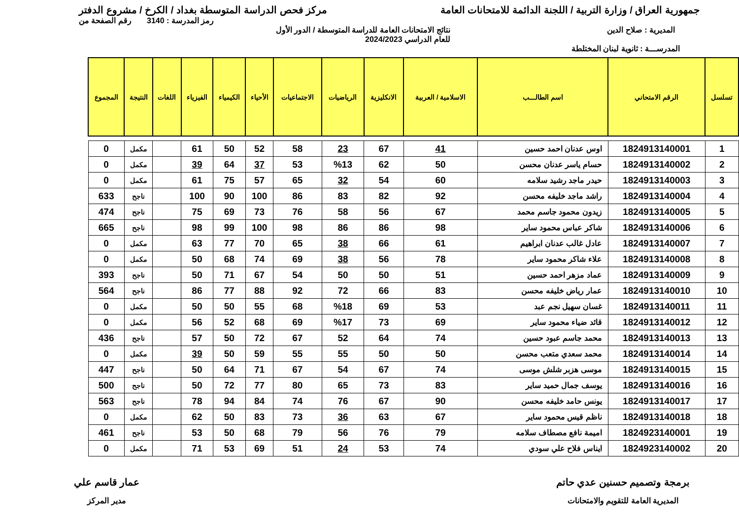جمهورية العراق / وزارة التربية / اللجنة الدائمة للامتحانات العامة مركز فحص الدراسة المتوسطة بغداد / الكرخ / مشروع الدفتر
رمز المدرسة : 3140 رقم الصفحة من
المديرية : صلاح الدين نتائج الامتحانات العامة للدراسة المتوسطة / الدور الأول
للعام الدراسي 2024/2023
المدرســـة : ثانوية لبنان المختلطة
| تسلسل | الرقم الامتحاني | اسم الطالـــب | الاسلامية / العربية | الانكليزية | الرياضيات | الاجتماعيات | الأحياء | الكيمياء | الفيزياء | اللغات | النتيجة | المجموع |
| --- | --- | --- | --- | --- | --- | --- | --- | --- | --- | --- | --- | --- |
| 1 | 1824913140001 | اوس عدنان احمد حسين | 41 | 67 | 23 | 58 | 52 | 50 | 61 | | مكمل | 0 |
| 2 | 1824913140002 | حسام ياسر عدنان محسن | 50 | 62 | %13 | 53 | 37 | 64 | 39 | | مكمل | 0 |
| 3 | 1824913140003 | حيدر ماجد رشيد سلامه | 60 | 54 | 32 | 65 | 57 | 75 | 61 | | مكمل | 0 |
| 4 | 1824913140004 | راشد ماجد خليفه محسن | 92 | 82 | 83 | 86 | 100 | 90 | 100 | | ناجح | 633 |
| 5 | 1824913140005 | زيدون محمود جاسم محمد | 67 | 56 | 58 | 76 | 73 | 69 | 75 | | ناجح | 474 |
| 6 | 1824913140006 | شاكر عباس محمود ساير | 98 | 86 | 86 | 98 | 100 | 99 | 98 | | ناجح | 665 |
| 7 | 1824913140007 | عادل غالب عدنان ابراهيم | 61 | 66 | 38 | 65 | 70 | 77 | 63 | | مكمل | 0 |
| 8 | 1824913140008 | علاء شاكر محمود ساير | 78 | 56 | 38 | 69 | 74 | 68 | 50 | | مكمل | 0 |
| 9 | 1824913140009 | عماد مزهر احمد حسين | 51 | 50 | 50 | 54 | 67 | 71 | 50 | | ناجح | 393 |
| 10 | 1824913140010 | عمار رياض خليفه محسن | 83 | 66 | 72 | 92 | 88 | 77 | 86 | | ناجح | 564 |
| 11 | 1824913140011 | غسان سهيل نجم عبد | 53 | 69 | %18 | 68 | 55 | 50 | 50 | | مكمل | 0 |
| 12 | 1824913140012 | قائد ضياء محمود ساير | 69 | 73 | %17 | 69 | 68 | 52 | 56 | | مكمل | 0 |
| 13 | 1824913140013 | محمد جاسم عبود حسين | 74 | 64 | 52 | 67 | 72 | 50 | 57 | | ناجح | 436 |
| 14 | 1824913140014 | محمد سعدي متعب محسن | 50 | 50 | 55 | 55 | 59 | 50 | 39 | | مكمل | 0 |
| 15 | 1824913140015 | موسى هزبر شلش موسى | 74 | 67 | 54 | 67 | 71 | 64 | 50 | | ناجح | 447 |
| 16 | 1824913140016 | يوسف جمال حميد ساير | 83 | 73 | 65 | 80 | 77 | 72 | 50 | | ناجح | 500 |
| 17 | 1824913140017 | يونس حامد خليفه محسن | 90 | 67 | 76 | 74 | 84 | 94 | 78 | | ناجح | 563 |
| 18 | 1824913140018 | ناظم قيس محمود ساير | 67 | 63 | 36 | 73 | 83 | 50 | 62 | | مكمل | 0 |
| 19 | 1824923140001 | اميمة نافع مصطاف سلامه | 79 | 76 | 56 | 79 | 68 | 50 | 53 | | ناجح | 461 |
| 20 | 1824923140002 | ايناس فلاح علي سودي | 74 | 53 | 24 | 51 | 69 | 53 | 71 | | مكمل | 0 |
برمجة وتصميم حسنين عدي حاتم
المديرية العامة للتقويم والامتحانات
عمار قاسم علي
مدير المركز